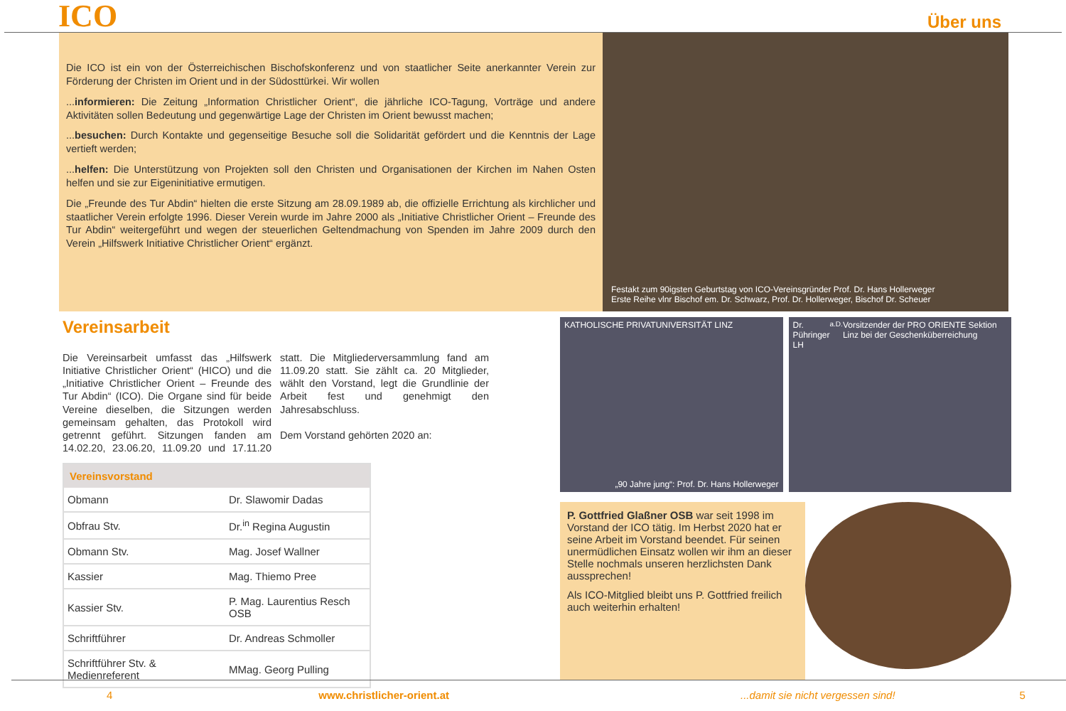ICO
Über uns
Die ICO ist ein von der Österreichischen Bischofskonferenz und von staatlicher Seite anerkannter Verein zur Förderung der Christen im Orient und in der Südosttürkei. Wir wollen
...informieren: Die Zeitung „Information Christlicher Orient“, die jährliche ICO-Tagung, Vorträge und andere Aktivitäten sollen Bedeutung und gegenwärtige Lage der Christen im Orient bewusst machen;
...besuchen: Durch Kontakte und gegenseitige Besuche soll die Solidarität gefördert und die Kenntnis der Lage vertieft werden;
...helfen: Die Unterstützung von Projekten soll den Christen und Organisationen der Kirchen im Nahen Osten helfen und sie zur Eigeninitiative ermutigen.
Die „Freunde des Tur Abdin“ hielten die erste Sitzung am 28.09.1989 ab, die offizielle Errichtung als kirchlicher und staatlicher Verein erfolgte 1996. Dieser Verein wurde im Jahre 2000 als „Initiative Christlicher Orient – Freunde des Tur Abdin“ weitergeführt und wegen der steuerlichen Geltendmachung von Spenden im Jahre 2009 durch den Verein „Hilfswerk Initiative Christlicher Orient“ ergänzt.
Festakt zum 90igsten Geburtstag von ICO-Vereinsgründer Prof. Dr. Hans Hollerweger
Erste Reihe vlnr Bischof em. Dr. Schwarz, Prof. Dr. Hollerweger, Bischof Dr. Scheuer
Vereinsarbeit
Die Vereinsarbeit umfasst das „Hilfswerk Initiative Christlicher Orient“ (HICO) und die „Initiative Christlicher Orient – Freunde des Tur Abdin“ (ICO). Die Organe sind für beide Vereine dieselben, die Sitzungen werden gemeinsam gehalten, das Protokoll wird getrennt geführt. Sitzungen fanden am 14.02.20, 23.06.20, 11.09.20 und 17.11.20 statt. Die Mitgliederversammlung fand am 11.09.20 statt. Sie zählt ca. 20 Mitglieder, wählt den Vorstand, legt die Grundlinie der Arbeit fest und genehmigt den Jahresabschluss.
Dem Vorstand gehörten 2020 an:
| Vereinsvorstand | |
| --- | --- |
| Obmann | Dr. Slawomir Dadas |
| Obfrau Stv. | Dr.<sup>in</sup> Regina Augustin |
| Obmann Stv. | Mag. Josef Wallner |
| Kassier | Mag. Thiemo Pree |
| Kassier Stv. | P. Mag. Laurentius Resch OSB |
| Schriftführer | Dr. Andreas Schmoller |
| Schriftführer Stv. & Medienreferent | MMag. Georg Pulling |
KATHOLISCHE PRIVATUNIVERSITÄT LINZ
„90 Jahre jung“: Prof. Dr. Hans Hollerweger
Dr. Pühringer LH<sup>a.D.</sup> Vorsitzender der PRO ORIENTE Sektion Linz bei der Geschenküberreichung
P. Gottfried Glaßner OSB war seit 1998 im Vorstand der ICO tätig. Im Herbst 2020 hat er seine Arbeit im Vorstand beendet. Für seinen unermüdlichen Einsatz wollen wir ihm an dieser Stelle nochmals unseren herzlichsten Dank aussprechen!
Als ICO-Mitglied bleibt uns P. Gottfried freilich auch weiterhin erhalten!
4 www.christlicher-orient.at...damit sie nicht vergessen sind! 5